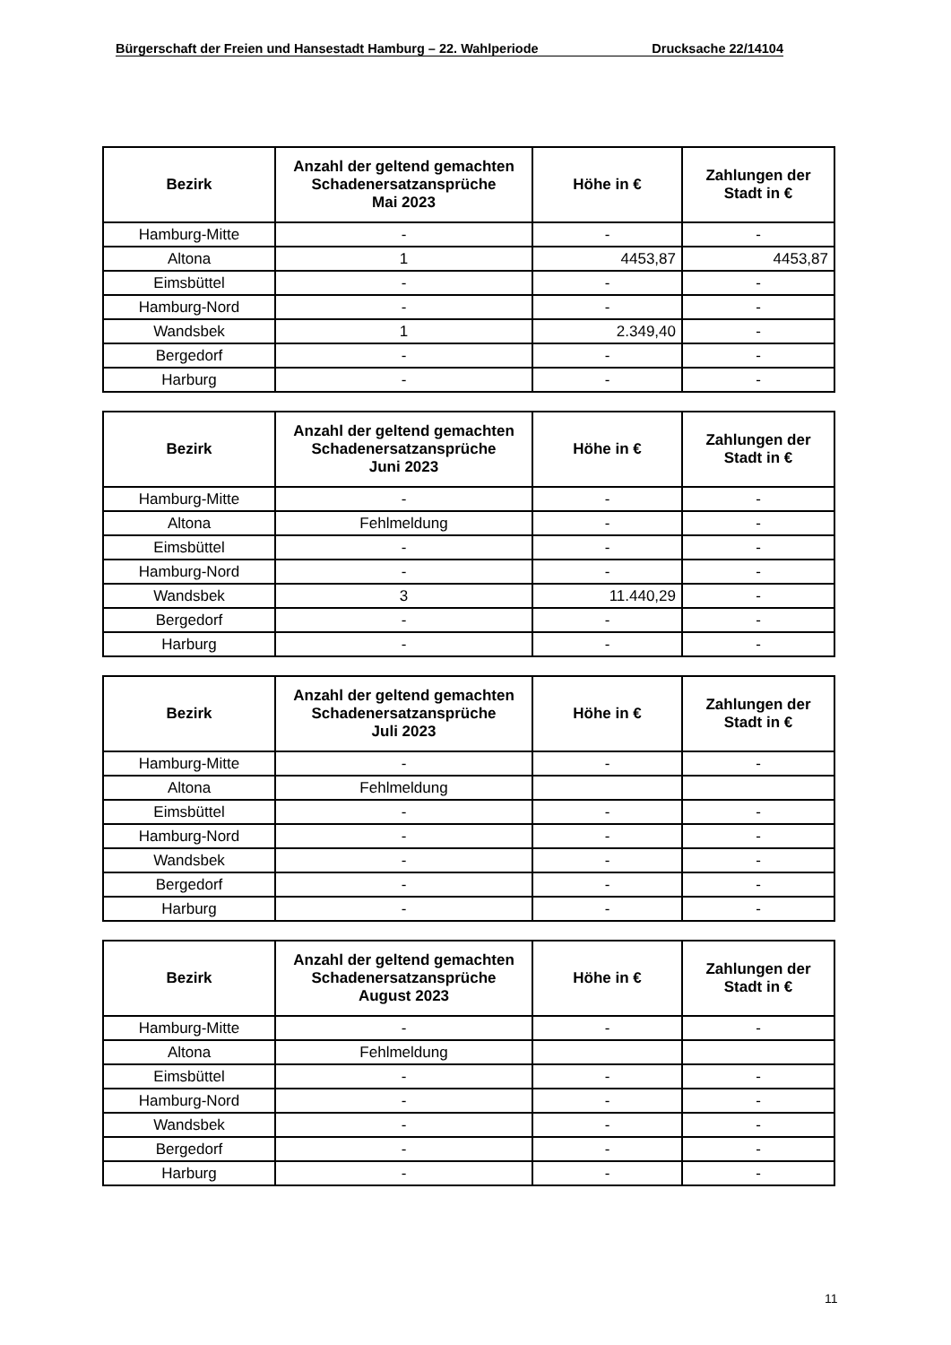Bürgerschaft der Freien und Hansestadt Hamburg – 22. Wahlperiode Drucksache 22/14104
| Bezirk | Anzahl der geltend gemachten Schadenersatzansprüche Mai 2023 | Höhe in € | Zahlungen der Stadt in € |
| --- | --- | --- | --- |
| Hamburg-Mitte | - | - | - |
| Altona | 1 | 4453,87 | 4453,87 |
| Eimsbüttel | - | - | - |
| Hamburg-Nord | - | - | - |
| Wandsbek | 1 | 2.349,40 | - |
| Bergedorf | - | - | - |
| Harburg | - | - | - |
| Bezirk | Anzahl der geltend gemachten Schadenersatzansprüche Juni 2023 | Höhe in € | Zahlungen der Stadt in € |
| --- | --- | --- | --- |
| Hamburg-Mitte | - | - | - |
| Altona | Fehlmeldung | - | - |
| Eimsbüttel | - | - | - |
| Hamburg-Nord | - | - | - |
| Wandsbek | 3 | 11.440,29 | - |
| Bergedorf | - | - | - |
| Harburg | - | - | - |
| Bezirk | Anzahl der geltend gemachten Schadenersatzansprüche Juli 2023 | Höhe in € | Zahlungen der Stadt in € |
| --- | --- | --- | --- |
| Hamburg-Mitte | - | - | - |
| Altona | Fehlmeldung | | |
| Eimsbüttel | - | - | - |
| Hamburg-Nord | - | - | - |
| Wandsbek | - | - | - |
| Bergedorf | - | - | - |
| Harburg | - | - | - |
| Bezirk | Anzahl der geltend gemachten Schadenersatzansprüche August 2023 | Höhe in € | Zahlungen der Stadt in € |
| --- | --- | --- | --- |
| Hamburg-Mitte | - | - | - |
| Altona | Fehlmeldung | | |
| Eimsbüttel | - | - | - |
| Hamburg-Nord | - | - | - |
| Wandsbek | - | - | - |
| Bergedorf | - | - | - |
| Harburg | - | - | - |
11